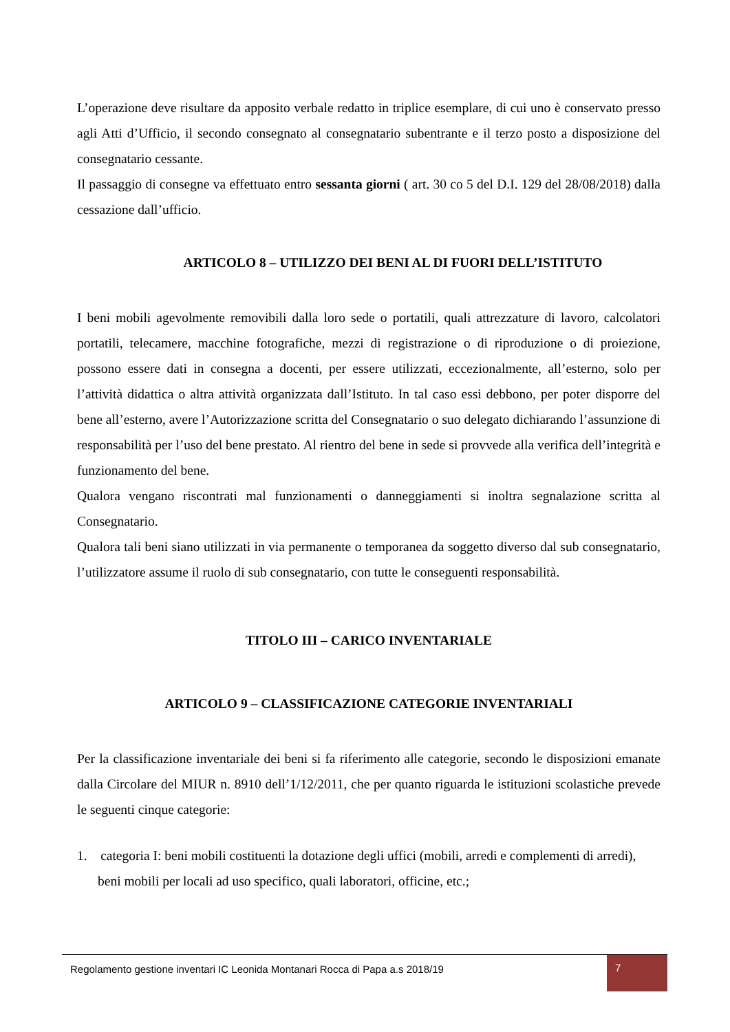L’operazione deve risultare da apposito verbale redatto in triplice esemplare, di cui uno è conservato presso agli Atti d’Ufficio, il secondo consegnato al consegnatario subentrante e il terzo posto a disposizione del consegnatario cessante.
Il passaggio di consegne va effettuato entro sessanta giorni ( art. 30 co 5 del D.I. 129 del 28/08/2018) dalla cessazione dall’ufficio.
ARTICOLO 8 – UTILIZZO DEI BENI AL DI FUORI DELL’ISTITUTO
I beni mobili agevolmente removibili dalla loro sede o portatili, quali attrezzature di lavoro, calcolatori portatili, telecamere, macchine fotografiche, mezzi di registrazione o di riproduzione o di proiezione, possono essere dati in consegna a docenti, per essere utilizzati, eccezionalmente, all’esterno, solo per l’attività didattica o altra attività organizzata dall’Istituto. In tal caso essi debbono, per poter disporre del bene all’esterno, avere l’Autorizzazione scritta del Consegnatario o suo delegato dichiarando l’assunzione di responsabilità per l’uso del bene prestato. Al rientro del bene in sede si provvede alla verifica dell’integrità e funzionamento del bene.
Qualora vengano riscontrati mal funzionamenti o danneggiamenti si inoltra segnalazione scritta al Consegnatario.
Qualora tali beni siano utilizzati in via permanente o temporanea da soggetto diverso dal sub consegnatario, l’utilizzatore assume il ruolo di sub consegnatario, con tutte le conseguenti responsabilità.
TITOLO III – CARICO INVENTARIALE
ARTICOLO 9 – CLASSIFICAZIONE CATEGORIE INVENTARIALI
Per la classificazione inventariale dei beni si fa riferimento alle categorie, secondo le disposizioni emanate dalla Circolare del MIUR n. 8910 dell’1/12/2011, che per quanto riguarda le istituzioni scolastiche prevede le seguenti cinque categorie:
1. categoria I: beni mobili costituenti la dotazione degli uffici (mobili, arredi e complementi di arredi), beni mobili per locali ad uso specifico, quali laboratori, officine, etc.;
Regolamento gestione inventari IC Leonida Montanari Rocca di Papa a.s 2018/19
7